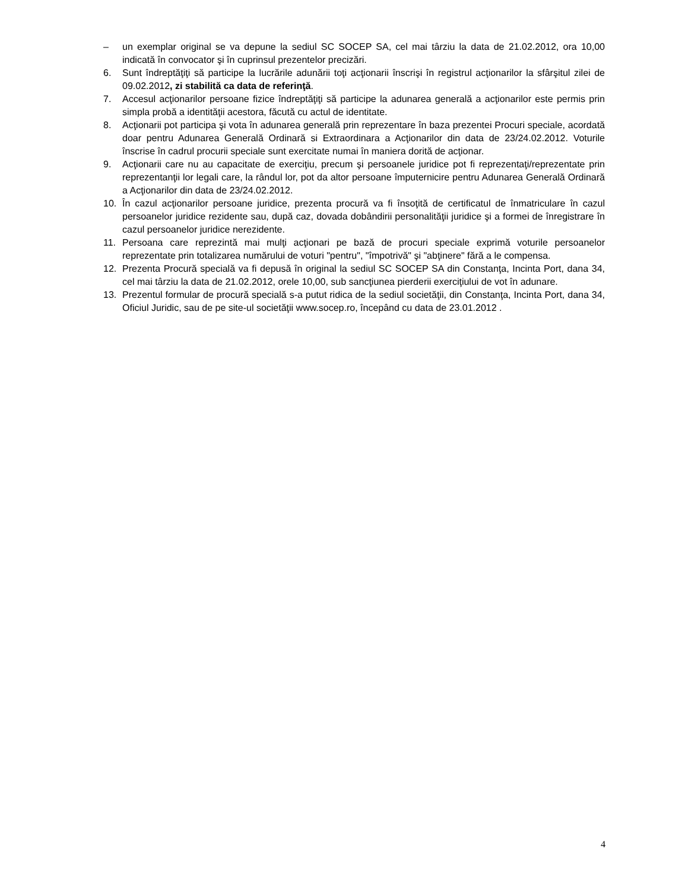– un exemplar original se va depune la sediul SC SOCEP SA, cel mai târziu la data de 21.02.2012, ora 10,00 indicată în convocator şi în cuprinsul prezentelor precizări.
6. Sunt îndreptăţiţi să participe la lucrările adunării toţi acţionarii înscrişi în registrul acţionarilor la sfârşitul zilei de 09.02.2012, zi stabilită ca data de referinţă.
7. Accesul acţionarilor persoane fizice îndreptăţiţi să participe la adunarea generală a acţionarilor este permis prin simpla probă a identităţii acestora, făcută cu actul de identitate.
8. Acţionarii pot participa şi vota în adunarea generală prin reprezentare în baza prezentei Procuri speciale, acordată doar pentru Adunarea Generală Ordinară si Extraordinara a Acţionarilor din data de 23/24.02.2012. Voturile înscrise în cadrul procurii speciale sunt exercitate numai în maniera dorită de acţionar.
9. Acţionarii care nu au capacitate de exerciţiu, precum şi persoanele juridice pot fi reprezentaţi/reprezentate prin reprezentanţii lor legali care, la rândul lor, pot da altor persoane împuternicire pentru Adunarea Generală Ordinară a Acţionarilor din data de 23/24.02.2012.
10. În cazul acţionarilor persoane juridice, prezenta procură va fi însoţită de certificatul de înmatriculare în cazul persoanelor juridice rezidente sau, după caz, dovada dobândirii personalităţii juridice şi a formei de înregistrare în cazul persoanelor juridice nerezidente.
11. Persoana care reprezintă mai mulţi acţionari pe bază de procuri speciale exprimă voturile persoanelor reprezentate prin totalizarea numărului de voturi "pentru", "împotrivă" şi "abţinere" fără a le compensa.
12. Prezenta Procură specială va fi depusă în original la sediul SC SOCEP SA din Constanţa, Incinta Port, dana 34, cel mai târziu la data de 21.02.2012, orele 10,00, sub sancţiunea pierderii exerciţiului de vot în adunare.
13. Prezentul formular de procură specială s-a putut ridica de la sediul societăţii, din Constanţa, Incinta Port, dana 34, Oficiul Juridic, sau de pe site-ul societăţii www.socep.ro, începând cu data de 23.01.2012 .
4